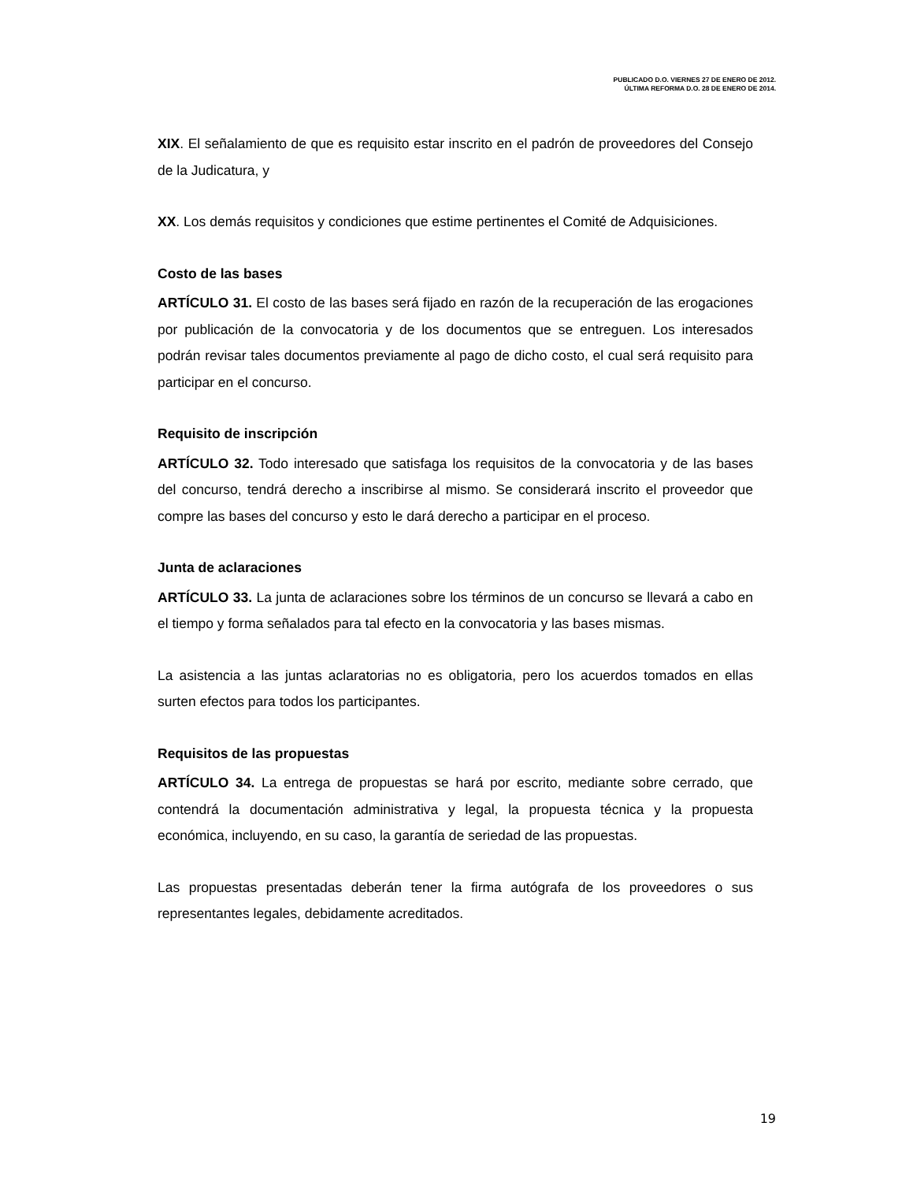PUBLICADO D.O. VIERNES 27 DE ENERO DE 2012.
ÚLTIMA REFORMA D.O. 28 DE ENERO DE 2014.
XIX. El señalamiento de que es requisito estar inscrito en el padrón de proveedores del Consejo de la Judicatura, y
XX. Los demás requisitos y condiciones que estime pertinentes el Comité de Adquisiciones.
Costo de las bases
ARTÍCULO 31. El costo de las bases será fijado en razón de la recuperación de las erogaciones por publicación de la convocatoria y de los documentos que se entreguen. Los interesados podrán revisar tales documentos previamente al pago de dicho costo, el cual será requisito para participar en el concurso.
Requisito de inscripción
ARTÍCULO 32. Todo interesado que satisfaga los requisitos de la convocatoria y de las bases del concurso, tendrá derecho a inscribirse al mismo. Se considerará inscrito el proveedor que compre las bases del concurso y esto le dará derecho a participar en el proceso.
Junta de aclaraciones
ARTÍCULO 33. La junta de aclaraciones sobre los términos de un concurso se llevará a cabo en el tiempo y forma señalados para tal efecto en la convocatoria y las bases mismas.
La asistencia a las juntas aclaratorias no es obligatoria, pero los acuerdos tomados en ellas surten efectos para todos los participantes.
Requisitos de las propuestas
ARTÍCULO 34. La entrega de propuestas se hará por escrito, mediante sobre cerrado, que contendrá la documentación administrativa y legal, la propuesta técnica y la propuesta económica, incluyendo, en su caso, la garantía de seriedad de las propuestas.
Las propuestas presentadas deberán tener la firma autógrafa de los proveedores o sus representantes legales, debidamente acreditados.
19